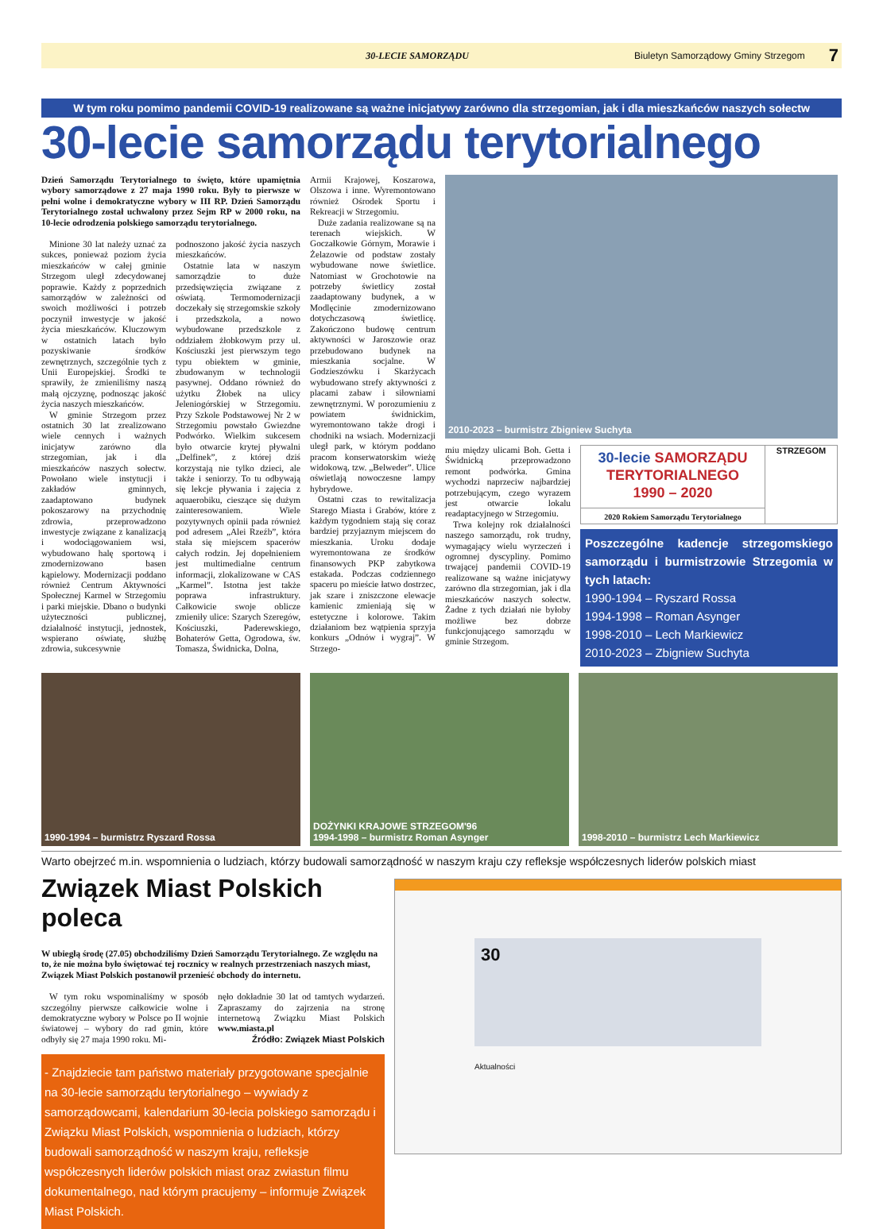30-LECIE SAMORZĄDU Biuletyn Samorządowy Gminy Strzegom 7
W tym roku pomimo pandemii COVID-19 realizowane są ważne inicjatywy zarówno dla strzegomian, jak i dla mieszkańców naszych sołectw
30-lecie samorządu terytorialnego
Dzień Samorządu Terytorialnego to święto, które upamiętnia wybory samorządowe z 27 maja 1990 roku. Były to pierwsze w pełni wolne i demokratyczne wybory w III RP. Dzień Samorządu Terytorialnego został uchwalony przez Sejm RP w 2000 roku, na 10-lecie odrodzenia polskiego samorządu terytorialnego.
Minione 30 lat należy uznać za sukces, ponieważ poziom życia mieszkańców w całej gminie Strzegom uległ zdecydowanej poprawie. Każdy z poprzednich samorządów w zależności od swoich możliwości i potrzeb poczynił inwestycje w jakość życia mieszkańców. Kluczowym w ostatnich latach było pozyskiwanie środków zewnętrznych, szczególnie tych z Unii Europejskiej. Środki te sprawiły, że zmieniliśmy naszą małą ojczyznę, podnosząc jakość życia naszych mieszkańców.
W gminie Strzegom przez ostatnich 30 lat zrealizowano wiele cennych i ważnych inicjatyw zarówno dla strzegomian, jak i dla mieszkańców naszych sołectw. Powołano wiele instytucji i zakładów gminnych, zaadaptowano budynek pokoszarowy na przychodnię zdrowia, przeprowadzono inwestycje związane z kanalizacją i wodociągowaniem wsi, wybudowano halę sportową i zmodernizowano basen kąpielowy. Modernizacji poddano również Centrum Aktywności Społecznej Karmel w Strzegomiu i parki miejskie. Dbano o budynki użyteczności publicznej, działalność instytucji, jednostek, wspierano oświatę, służbę zdrowia, sukcesywnie
podnoszono jakość życia naszych mieszkańców.
Ostatnie lata w naszym samorządzie to duże przedsięwzięcia związane z oświatą. Termomodernizacji doczekały się strzegomskie szkoły i przedszkola, a nowo wybudowane przedszkole z oddziałem żłobkowym przy ul. Kościuszki jest pierwszym tego typu obiektem w gminie, zbudowanym w technologii pasywnej. Oddano również do użytku Żłobek na ulicy Jeleniogórskiej w Strzegomiu. Przy Szkole Podstawowej Nr 2 w Strzegomiu powstało Gwiezdne Podwórko. Wielkim sukcesem było otwarcie krytej pływalni „Delfinek”, z której dziś korzystają nie tylko dzieci, ale także i seniorzy. To tu odbywają się lekcje pływania i zajęcia z aquaerobiku, cieszące się dużym zainteresowaniem. Wiele pozytywnych opinii pada również pod adresem „Alei Rzeźb”, która stała się miejscem spacerów całych rodzin. Jej dopełnieniem jest multimedialne centrum informacji, zlokalizowane w CAS „Karmel”. Istotna jest także poprawa infrastruktury. Całkowicie swoje oblicze zmieniły ulice: Szarych Szeregów, Kościuszki, Paderewskiego, Bohaterów Getta, Ogrodowa, św. Tomasza, Świdnicka, Dolna,
Armii Krajowej, Koszarowa, Olszowa i inne. Wyremontowano również Ośrodek Sportu i Rekreacji w Strzegomiu.
Duże zadania realizowane są na terenach wiejskich. W Goczałkowie Górnym, Morawie i Żelazowie od podstaw zostały wybudowane nowe świetlice. Natomiast w Grochotowie na potrzeby świetlicy został zaadaptowany budynek, a w Modlęcinie zmodernizowano dotychczasową świetlicę. Zakończono budowę centrum aktywności w Jaroszowie oraz przebudowano budynek na mieszkania socjalne. W Godzieszówku i Skarżycach wybudowano strefy aktywności z placami zabaw i siłowniami zewnętrznymi. W porozumieniu z powiatem świdnickim, wyremontowano także drogi i chodniki na wsiach. Modernizacji uległ park, w którym poddano pracom konserwatorskim wieżę widokową, tzw. „Belweder”. Ulice oświetlają nowoczesne lampy hybrydowe.
Ostatni czas to rewitalizacja Starego Miasta i Grabów, które z każdym tygodniem stają się coraz bardziej przyjaznym miejscem do mieszkania. Uroku dodaje wyremontowana ze środków finansowych PKP zabytkowa estakada. Podczas codziennego spaceru po mieście łatwo dostrzec, jak szare i zniszczone elewacje kamienic zmieniają się w estetyczne i kolorowe. Takim działaniom bez wątpienia sprzyja konkurs „Odnów i wygraj”. W Strzego-
2010-2023 – burmistrz Zbigniew Suchyta
miu między ulicami Boh. Getta i Świdnicką przeprowadzono remont podwórka. Gmina wychodzi naprzeciw najbardziej potrzebującym, czego wyrazem jest otwarcie lokalu readaptacyjnego w Strzegomiu.
Trwa kolejny rok działalności naszego samorządu, rok trudny, wymagający wielu wyrzeczeń i ogromnej dyscypliny. Pomimo trwającej pandemii COVID-19 realizowane są ważne inicjatywy zarówno dla strzegomian, jak i dla mieszkańców naszych sołectw. Żadne z tych działań nie byłoby możliwe bez dobrze funkcjonującego samorządu w gminie Strzegom.
30-lecie SAMORZĄDU
TERYTORIALNEGO
1990 – 2020
2020 Rokiem Samorządu Terytorialnego
STRZEGOM
Poszczególne kadencje strzegomskiego samorządu i burmistrzowie Strzegomia w tych latach:
1990-1994 – Ryszard Rossa
1994-1998 – Roman Asynger
1998-2010 – Lech Markiewicz
2010-2023 – Zbigniew Suchyta
1990-1994 – burmistrz Ryszard Rossa DOŻYNKI KRAJOWE STRZEGOM'96
1994-1998 – burmistrz Roman Asynger
1998-2010 – burmistrz Lech Markiewicz
Warto obejrzeć m.in. wspomnienia o ludziach, którzy budowali samorządność w naszym kraju czy refleksje współczesnych liderów polskich miast
Związek Miast Polskich poleca
W ubiegłą środę (27.05) obchodziliśmy Dzień Samorządu Terytorialnego. Ze względu na to, że nie można było świętować tej rocznicy w realnych przestrzeniach naszych miast, Związek Miast Polskich postanowił przenieść obchody do internetu.
W tym roku wspominaliśmy w sposób szczególny pierwsze całkowicie wolne i demokratyczne wybory w Polsce po II wojnie światowej – wybory do rad gmin, które odbyły się 27 maja 1990 roku. Mi-
nęło dokładnie 30 lat od tamtych wydarzeń. Zapraszamy do zajrzenia na stronę internetową Związku Miast Polskich www.miasta.pl
Źródło: Związek Miast Polskich
- Znajdziecie tam państwo materiały przygotowane specjalnie na 30-lecie samorządu terytorialnego – wywiady z samorządowcami, kalendarium 30-lecia polskiego samorządu i Związku Miast Polskich, wspomnienia o ludziach, którzy budowali samorządność w naszym kraju, refleksje współczesnych liderów polskich miast oraz zwiastun filmu dokumentalnego, nad którym pracujemy – informuje Związek Miast Polskich.
30
Aktualności